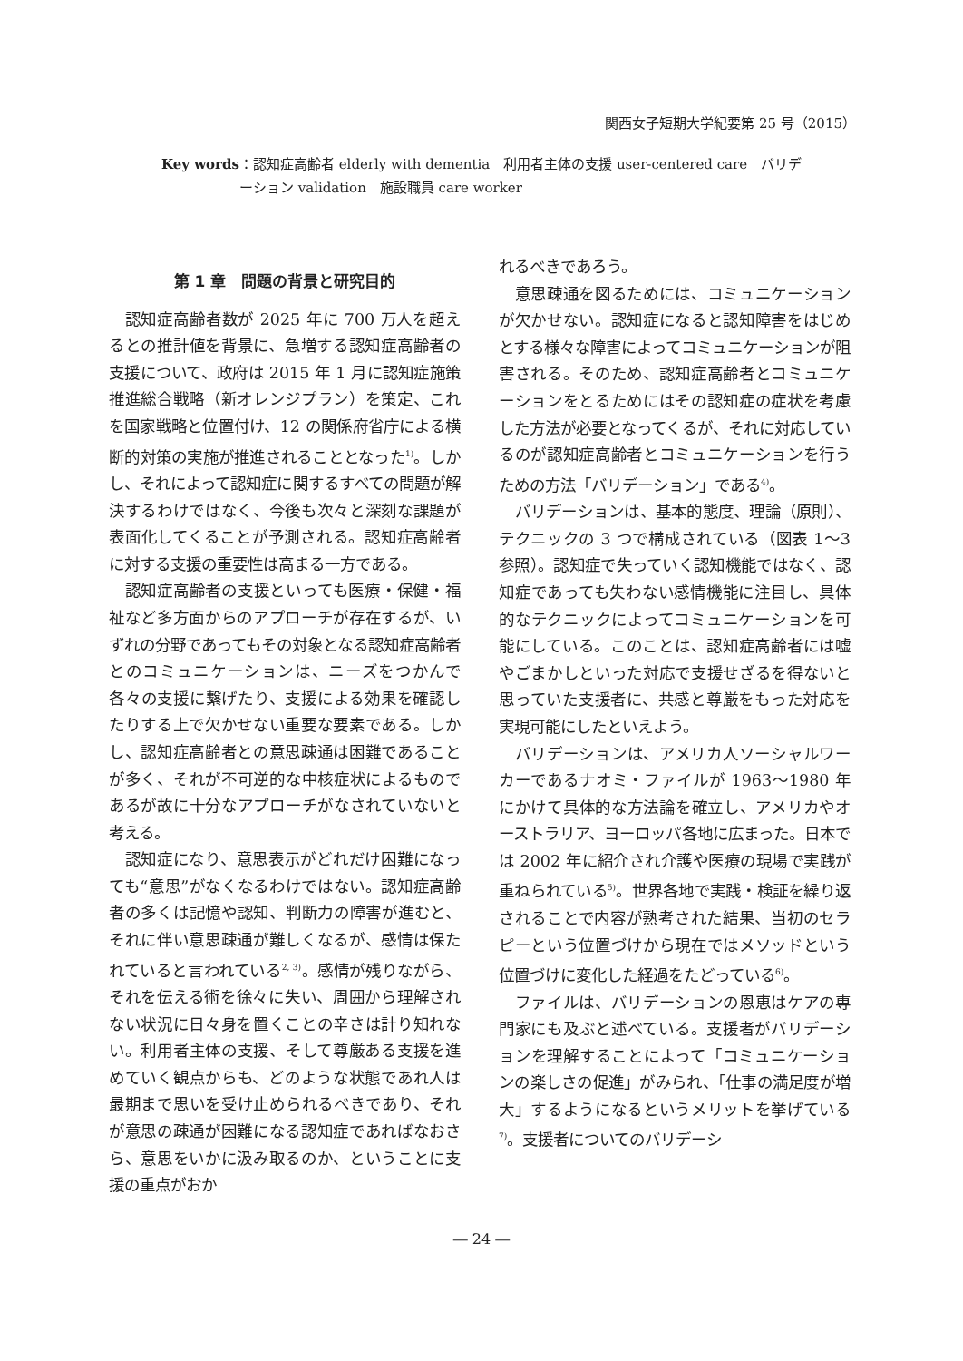関西女子短期大学紀要第 25 号（2015）
Key words ：認知症高齢者 elderly with dementia　利用者主体の支援 user-centered care　バリデーション validation　施設職員 care worker
第 1 章　問題の背景と研究目的
認知症高齢者数が 2025 年に 700 万人を超えるとの推計値を背景に、急増する認知症高齢者の支援について、政府は 2015 年 1 月に認知症施策推進総合戦略（新オレンジプラン）を策定、これを国家戦略と位置付け、12 の関係府省庁による横断的対策の実施が推進されることとなった<sup>1)</sup>。しかし、それによって認知症に関するすべての問題が解決するわけではなく、今後も次々と深刻な課題が表面化してくることが予測される。認知症高齢者に対する支援の重要性は高まる一方である。
認知症高齢者の支援といっても医療・保健・福祉など多方面からのアプローチが存在するが、いずれの分野であってもその対象となる認知症高齢者とのコミュニケーションは、ニーズをつかんで各々の支援に繋げたり、支援による効果を確認したりする上で欠かせない重要な要素である。しかし、認知症高齢者との意思疎通は困難であることが多く、それが不可逆的な中核症状によるものであるが故に十分なアプローチがなされていないと考える。
認知症になり、意思表示がどれだけ困難になっても“意思”がなくなるわけではない。認知症高齢者の多くは記憶や認知、判断力の障害が進むと、それに伴い意思疎通が難しくなるが、感情は保たれていると言われている<sup>2, 3)</sup>。感情が残りながら、それを伝える術を徐々に失い、周囲から理解されない状況に日々身を置くことの辛さは計り知れない。利用者主体の支援、そして尊厳ある支援を進めていく観点からも、どのような状態であれ人は最期まで思いを受け止められるべきであり、それが意思の疎通が困難になる認知症であればなおさら、意思をいかに汲み取るのか、ということに支援の重点がおか
れるべきであろう。
意思疎通を図るためには、コミュニケーションが欠かせない。認知症になると認知障害をはじめとする様々な障害によってコミュニケーションが阻害される。そのため、認知症高齢者とコミュニケーションをとるためにはその認知症の症状を考慮した方法が必要となってくるが、それに対応しているのが認知症高齢者とコミュニケーションを行うための方法「バリデーション」である<sup>4)</sup>。
バリデーションは、基本的態度、理論（原則）、テクニックの 3 つで構成されている（図表 1～3 参照）。認知症で失っていく認知機能ではなく、認知症であっても失わない感情機能に注目し、具体的なテクニックによってコミュニケーションを可能にしている。このことは、認知症高齢者には嘘やごまかしといった対応で支援せざるを得ないと思っていた支援者に、共感と尊厳をもった対応を実現可能にしたといえよう。
バリデーションは、アメリカ人ソーシャルワーカーであるナオミ・ファイルが 1963～1980 年にかけて具体的な方法論を確立し、アメリカやオーストラリア、ヨーロッパ各地に広まった。日本では 2002 年に紹介され介護や医療の現場で実践が重ねられている<sup>5)</sup>。世界各地で実践・検証を繰り返されることで内容が熟考された結果、当初のセラピーという位置づけから現在ではメソッドという位置づけに変化した経過をたどっている<sup>6)</sup>。
ファイルは、バリデーションの恩恵はケアの専門家にも及ぶと述べている。支援者がバリデーションを理解することによって「コミュニケーションの楽しさの促進」がみられ、「仕事の満足度が増大」するようになるというメリットを挙げている<sup>7)</sup>。支援者についてのバリデーシ
― 24 ―